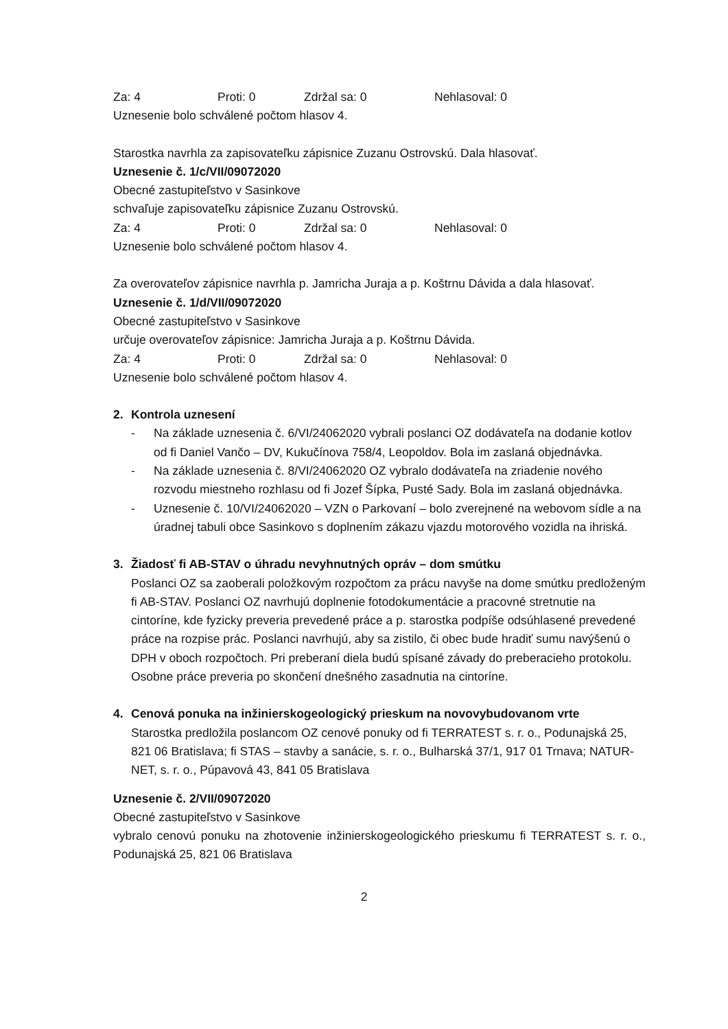Za: 4 Proti: 0 Zdržal sa: 0 Nehlasoval: 0
Uznesenie bolo schválené počtom hlasov 4.
Starostka navrhla za zapisovateľku zápisnice Zuzanu Ostrovskú. Dala hlasovať.
Uznesenie č. 1/c/VII/09072020
Obecné zastupiteľstvo v Sasinkove
schvaľuje zapisovateľku zápisnice Zuzanu Ostrovskú.
Za: 4 Proti: 0 Zdržal sa: 0 Nehlasoval: 0
Uznesenie bolo schválené počtom hlasov 4.
Za overovateľov zápisnice navrhla p. Jamricha Juraja a p. Koštrnu Dávida a dala hlasovať.
Uznesenie č. 1/d/VII/09072020
Obecné zastupiteľstvo v Sasinkove
určuje overovateľov zápisnice: Jamricha Juraja a p. Koštrnu Dávida.
Za: 4 Proti: 0 Zdržal sa: 0 Nehlasoval: 0
Uznesenie bolo schválené počtom hlasov 4.
2. Kontrola uznesení
- Na základe uznesenia č. 6/VI/24062020 vybrali poslanci OZ dodávateľa na dodanie kotlov od fi Daniel Vančo – DV, Kukučínova 758/4, Leopoldov. Bola im zaslaná objednávka.
- Na základe uznesenia č. 8/VI/24062020 OZ vybralo dodávateľa na zriadenie nového rozvodu miestneho rozhlasu od fi Jozef Šípka, Pusté Sady. Bola im zaslaná objednávka.
- Uznesenie č. 10/VI/24062020 – VZN o Parkovaní – bolo zverejnené na webovom sídle a na úradnej tabuli obce Sasinkovo s doplnením zákazu vjazdu motorového vozidla na ihriská.
3. Žiadosť fi AB-STAV o úhradu nevyhnutných opráv – dom smútku
Poslanci OZ sa zaoberali položkovým rozpočtom za prácu navyše na dome smútku predloženým fi AB-STAV. Poslanci OZ navrhujú doplnenie fotodokumentácie a pracovné stretnutie na cintoríne, kde fyzicky preveria prevedené práce a p. starostka podpíše odsúhlasené prevedené práce na rozpise prác. Poslanci navrhujú, aby sa zistilo, či obec bude hradiť sumu navýšenú o DPH v oboch rozpočtoch. Pri preberaní diela budú spísané závady do preberacieho protokolu. Osobne práce preveria po skončení dnešného zasadnutia na cintoríne.
4. Cenová ponuka na inžinierskogeologický prieskum na novovybudovanom vrte
Starostka predložila poslancom OZ cenové ponuky od fi TERRATEST s. r. o., Podunajská 25, 821 06 Bratislava; fi STAS – stavby a sanácie, s. r. o., Bulharská 37/1, 917 01 Trnava; NATUR-NET, s. r. o., Púpavová 43, 841 05 Bratislava
Uznesenie č. 2/VII/09072020
Obecné zastupiteľstvo v Sasinkove
vybralo cenovú ponuku na zhotovenie inžinierskogeologického prieskumu fi TERRATEST s. r. o., Podunajská 25, 821 06 Bratislava
2